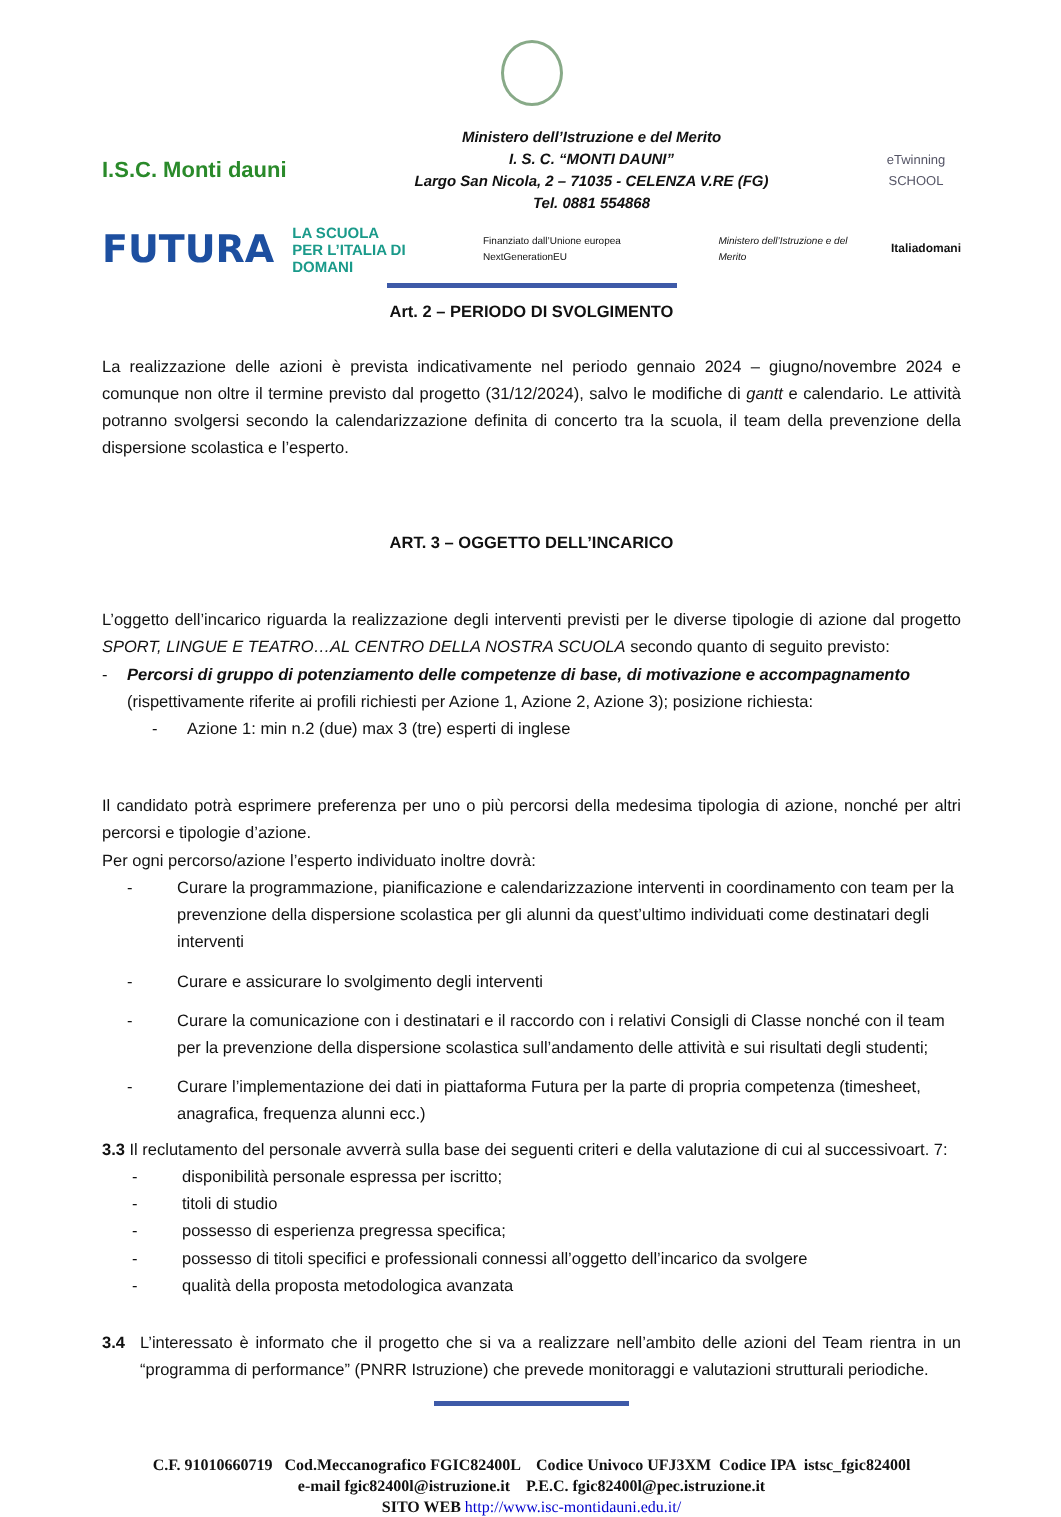I.S.C. Monti dauni
Ministero dell’Istruzione e del Merito
I. S. C. “MONTI DAUNI”
Largo San Nicola, 2 – 71035 - CELENZA V.RE (FG)
Tel. 0881 554868
eTwinning
SCHOOL
FUTURA LA SCUOLA
PER L’ITALIA DI DOMANI Finanziato dall’Unione europea NextGenerationEU Ministero dell’Istruzione e del Merito Italiadomani
Art. 2 – PERIODO DI SVOLGIMENTO
La realizzazione delle azioni è prevista indicativamente nel periodo gennaio 2024 – giugno/novembre 2024 e comunque non oltre il termine previsto dal progetto (31/12/2024), salvo le modifiche di gantt e calendario. Le attività potranno svolgersi secondo la calendarizzazione definita di concerto tra la scuola, il team della prevenzione della dispersione scolastica e l’esperto.
ART. 3 – OGGETTO DELL’INCARICO
L’oggetto dell’incarico riguarda la realizzazione degli interventi previsti per le diverse tipologie di azione dal progetto SPORT, LINGUE E TEATRO…AL CENTRO DELLA NOSTRA SCUOLA secondo quanto di seguito previsto:
- Percorsi di gruppo di potenziamento delle competenze di base, di motivazione e accompagnamento (rispettivamente riferite ai profili richiesti per Azione 1, Azione 2, Azione 3); posizione richiesta:
- Azione 1: min n.2 (due) max 3 (tre) esperti di inglese
Il candidato potrà esprimere preferenza per uno o più percorsi della medesima tipologia di azione, nonché per altri percorsi e tipologie d’azione.
Per ogni percorso/azione l’esperto individuato inoltre dovrà:
- Curare la programmazione, pianificazione e calendarizzazione interventi in coordinamento con team per la prevenzione della dispersione scolastica per gli alunni da quest’ultimo individuati come destinatari degli interventi
- Curare e assicurare lo svolgimento degli interventi
- Curare la comunicazione con i destinatari e il raccordo con i relativi Consigli di Classe nonché con il team per la prevenzione della dispersione scolastica sull’andamento delle attività e sui risultati degli studenti;
- Curare l’implementazione dei dati in piattaforma Futura per la parte di propria competenza (timesheet, anagrafica, frequenza alunni ecc.)
3.3 Il reclutamento del personale avverrà sulla base dei seguenti criteri e della valutazione di cui al successivoart. 7:
- disponibilità personale espressa per iscritto;
- titoli di studio
- possesso di esperienza pregressa specifica;
- possesso di titoli specifici e professionali connessi all’oggetto dell’incarico da svolgere
- qualità della proposta metodologica avanzata
3.4 L’interessato è informato che il progetto che si va a realizzare nell’ambito delle azioni del Team rientra in un “programma di performance” (PNRR Istruzione) che prevede monitoraggi e valutazioni strutturali periodiche.
C.F. 91010660719 Cod.Meccanografico FGIC82400L Codice Univoco UFJ3XM Codice IPA istsc_fgic82400l
e-mail fgic82400l@istruzione.it P.E.C. fgic82400l@pec.istruzione.it
SITO WEB http://www.isc-montidauni.edu.it/